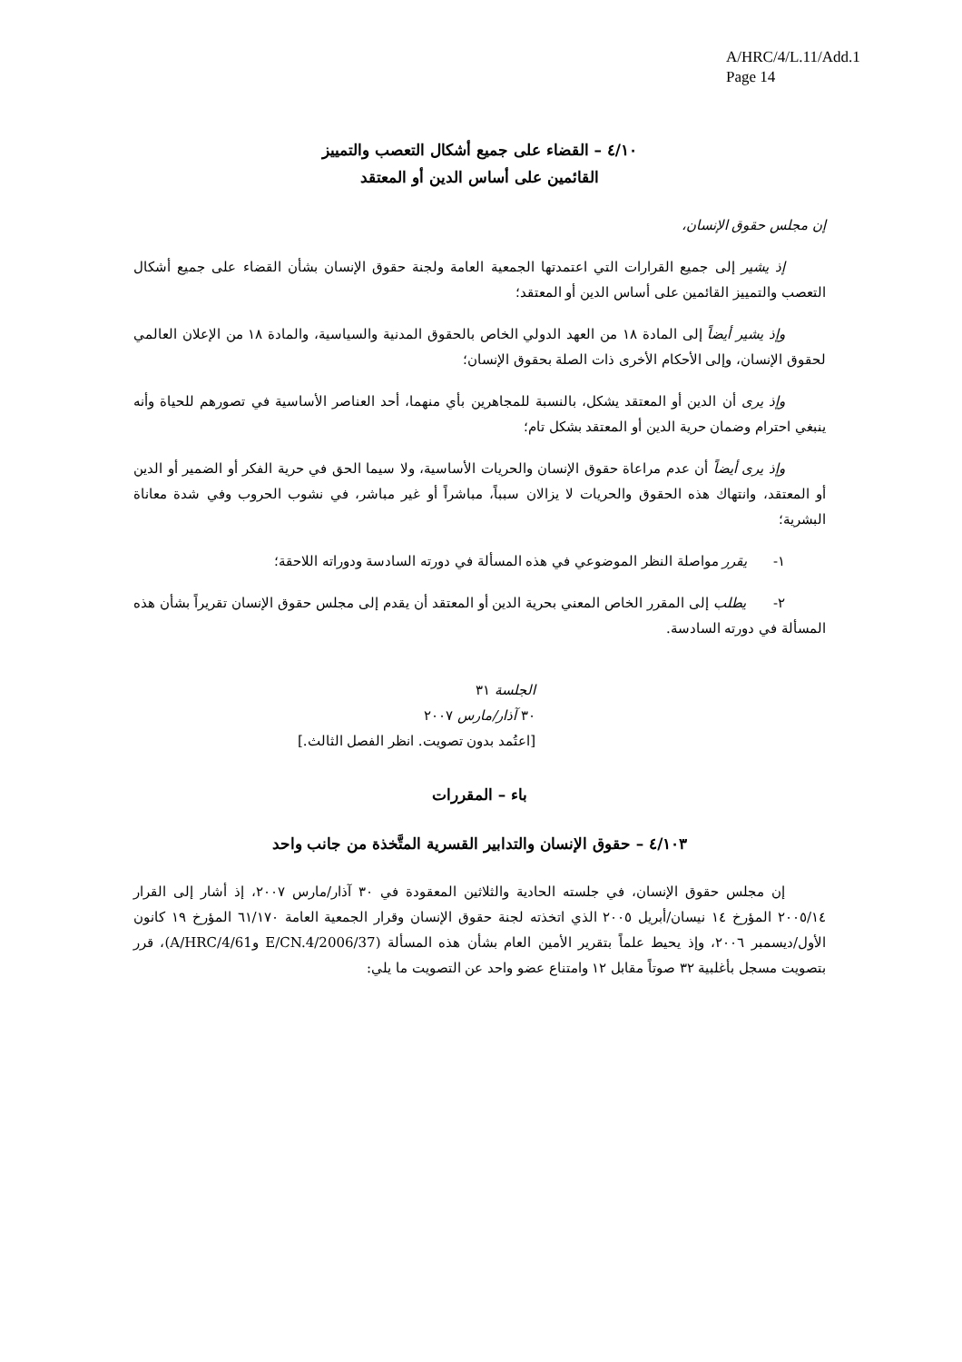A/HRC/4/L.11/Add.1
Page 14
٤/١٠ – القضاء على جميع أشكال التعصب والتمييز
القائمين على أساس الدين أو المعتقد
إن مجلس حقوق الإنسان،
إذ يشير إلى جميع القرارات التي اعتمدتها الجمعية العامة ولجنة حقوق الإنسان بشأن القضاء على جميع أشكال التعصب والتمييز القائمين على أساس الدين أو المعتقد؛
وإذ يشير أيضاً إلى المادة ١٨ من العهد الدولي الخاص بالحقوق المدنية والسياسية، والمادة ١٨ من الإعلان العالمي لحقوق الإنسان، وإلى الأحكام الأخرى ذات الصلة بحقوق الإنسان؛
وإذ يرى أن الدين أو المعتقد يشكل، بالنسبة للمجاهرين بأي منهما، أحد العناصر الأساسية في تصورهم للحياة وأنه ينبغي احترام وضمان حرية الدين أو المعتقد بشكل تام؛
وإذ يرى أيضاً أن عدم مراعاة حقوق الإنسان والحريات الأساسية، ولا سيما الحق في حرية الفكر أو الضمير أو الدين أو المعتقد، وانتهاك هذه الحقوق والحريات لا يزالان سبباً، مباشراً أو غير مباشر، في نشوب الحروب وفي شدة معاناة البشرية؛
١- يقرر مواصلة النظر الموضوعي في هذه المسألة في دورته السادسة ودوراته اللاحقة؛
٢- يطلب إلى المقرر الخاص المعني بحرية الدين أو المعتقد أن يقدم إلى مجلس حقوق الإنسان تقريراً بشأن هذه المسألة في دورته السادسة.
الجلسة ٣١
٣٠ آذار/مارس ٢٠٠٧
[اعتُمد بدون تصويت. انظر الفصل الثالث.]
باء – المقررات
٤/١٠٣ – حقوق الإنسان والتدابير القسرية المتَّخذة من جانب واحد
إن مجلس حقوق الإنسان، في جلسته الحادية والثلاثين المعقودة في ٣٠ آذار/مارس ٢٠٠٧، إذ أشار إلى القرار ٢٠٠٥/١٤ المؤرخ ١٤ نيسان/أبريل ٢٠٠٥ الذي اتخذته لجنة حقوق الإنسان وقرار الجمعية العامة ٦١/١٧٠ المؤرخ ١٩ كانون الأول/ديسمبر ٢٠٠٦، وإذ يحيط علماً بتقرير الأمين العام بشأن هذه المسألة (E/CN.4/2006/37 وA/HRC/4/61)، قرر بتصويت مسجل بأغلبية ٣٢ صوتاً مقابل ١٢ وامتناع عضو واحد عن التصويت ما يلي: